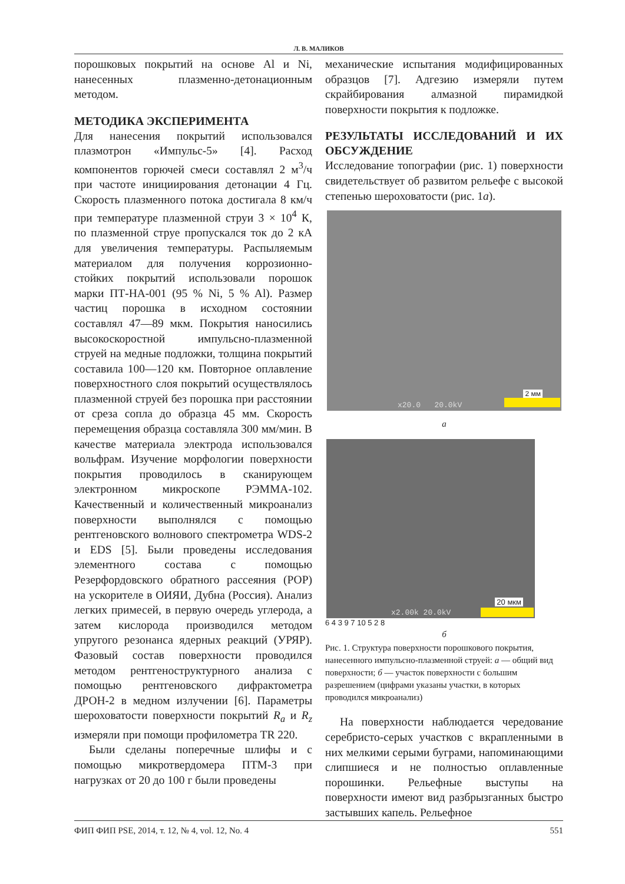Л. В. МАЛИКОВ
порошковых покрытий на основе Al и Ni, нанесенных плазменно-детонационным методом.
МЕТОДИКА ЭКСПЕРИМЕНТА
Для нанесения покрытий использовался плазмотрон «Импульс-5» [4]. Расход компонентов горючей смеси составлял 2 м<sup>3</sup>/ч при частоте инициирования детонации 4 Гц. Скорость плазменного потока достигала 8 км/ч при температуре плазменной струи 3 × 10<sup>4</sup> К, по плазменной струе пропускался ток до 2 кА для увеличения температуры. Распыляемым материалом для получения коррозионно-стойких покрытий использовали порошок марки ПТ-НА-001 (95 % Ni, 5 % Al). Размер частиц порошка в исходном состоянии составлял 47—89 мкм. Покрытия наносились высокоскоростной импульсно-плазменной струей на медные подложки, толщина покрытий составила 100—120 км. Повторное оплавление поверхностного слоя покрытий осуществлялось плазменной струей без порошка при расстоянии от среза сопла до образца 45 мм. Скорость перемещения образца составляла 300 мм/мин. В качестве материала электрода использовался вольфрам. Изучение морфологии поверхности покрытия проводилось в сканирующем электронном микроскопе РЭММА-102. Качественный и количественный микроанализ поверхности выполнялся с помощью рентгеновского волнового спектрометра WDS-2 и EDS [5]. Были проведены исследования элементного состава с помощью Резерфордовского обратного рассеяния (РОР) на ускорителе в ОИЯИ, Дубна (Россия). Анализ легких примесей, в первую очередь углерода, а затем кислорода производился методом упругого резонанса ядерных реакций (УРЯР). Фазовый состав поверхности проводился методом рентгеноструктурного анализа с помощью рентгеновского дифрактометра ДРОН-2 в медном излучении [6]. Параметры шероховатости поверхности покрытий R<sub>a</sub> и R<sub>z</sub> измеряли при помощи профилометра TR 220.
Были сделаны поперечные шлифы и с помощью микротвердомера ПТМ-3 при нагрузках от 20 до 100 г были проведены
механические испытания модифицированных образцов [7]. Адгезию измеряли путем скрайбирования алмазной пирамидкой поверхности покрытия к подложке.
РЕЗУЛЬТАТЫ ИССЛЕДОВАНИЙ И ИХ ОБСУЖДЕНИЕ
Исследование топографии (рис. 1) поверхности свидетельствует об развитом рельефе с высокой степенью шероховатости (рис. 1а).
2 мм
x20.0 20.0kV
а
20 мкм
x2.00k 20.0kV
6 4 3 9 7 10 5 2 8
б
Рис. 1. Структура поверхности порошкового покрытия, нанесенного импульсно-плазменной струей: а — общий вид поверхности; б — участок поверхности с большим разрешением (цифрами указаны участки, в которых проводился микроанализ)
На поверхности наблюдается чередование серебристо-серых участков с вкрапленными в них мелкими серыми буграми, напоминающими слипшиеся и не полностью оплавленные порошинки. Рельефные выступы на поверхности имеют вид разбрызганных быстро застывших капель. Рельефное
ФИП ФИП PSE, 2014, т. 12, № 4, vol. 12, No. 4 551